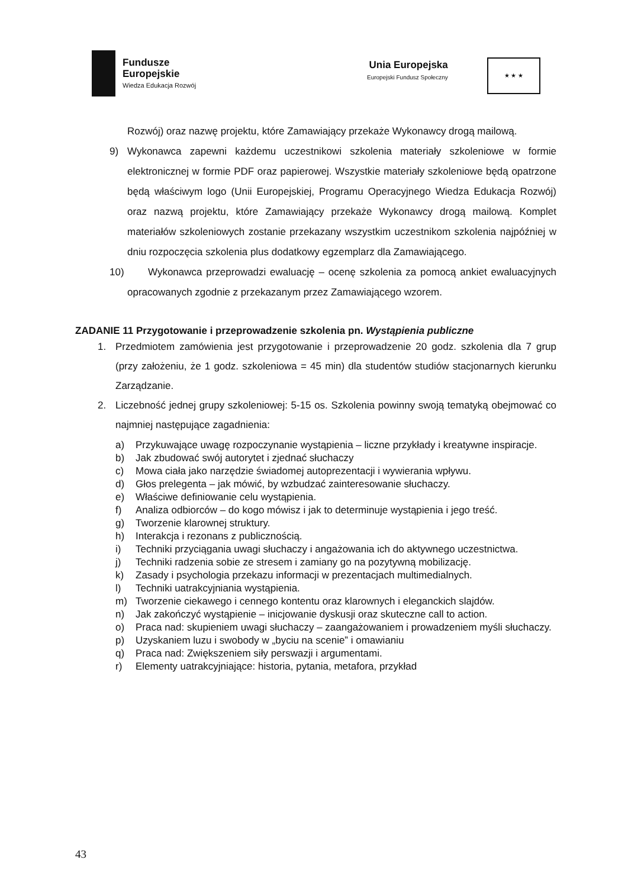Fundusze
Europejskie
Wiedza Edukacja Rozwój
Unia Europejska
Europejski Fundusz Społeczny
★ ★ ★
Rozwój) oraz nazwę projektu, które Zamawiający przekaże Wykonawcy drogą mailową.
9) Wykonawca zapewni każdemu uczestnikowi szkolenia materiały szkoleniowe w formie elektronicznej w formie PDF oraz papierowej. Wszystkie materiały szkoleniowe będą opatrzone będą właściwym logo (Unii Europejskiej, Programu Operacyjnego Wiedza Edukacja Rozwój) oraz nazwą projektu, które Zamawiający przekaże Wykonawcy drogą mailową. Komplet materiałów szkoleniowych zostanie przekazany wszystkim uczestnikom szkolenia najpóźniej w dniu rozpoczęcia szkolenia plus dodatkowy egzemplarz dla Zamawiającego.
10) Wykonawca przeprowadzi ewaluację – ocenę szkolenia za pomocą ankiet ewaluacyjnych opracowanych zgodnie z przekazanym przez Zamawiającego wzorem.
ZADANIE 11 Przygotowanie i przeprowadzenie szkolenia pn. Wystąpienia publiczne
1. Przedmiotem zamówienia jest przygotowanie i przeprowadzenie 20 godz. szkolenia dla 7 grup (przy założeniu, że 1 godz. szkoleniowa = 45 min) dla studentów studiów stacjonarnych kierunku Zarządzanie.
2. Liczebność jednej grupy szkoleniowej: 5-15 os. Szkolenia powinny swoją tematyką obejmować co najmniej następujące zagadnienia:
a) Przykuwające uwagę rozpoczynanie wystąpienia – liczne przykłady i kreatywne inspiracje.
b) Jak zbudować swój autorytet i zjednać słuchaczy
c) Mowa ciała jako narzędzie świadomej autoprezentacji i wywierania wpływu.
d) Głos prelegenta – jak mówić, by wzbudzać zainteresowanie słuchaczy.
e) Właściwe definiowanie celu wystąpienia.
f) Analiza odbiorców – do kogo mówisz i jak to determinuje wystąpienia i jego treść.
g) Tworzenie klarownej struktury.
h) Interakcja i rezonans z publicznością.
i) Techniki przyciągania uwagi słuchaczy i angażowania ich do aktywnego uczestnictwa.
j) Techniki radzenia sobie ze stresem i zamiany go na pozytywną mobilizację.
k) Zasady i psychologia przekazu informacji w prezentacjach multimedialnych.
l) Techniki uatrakcyjniania wystąpienia.
m) Tworzenie ciekawego i cennego kontentu oraz klarownych i eleganckich slajdów.
n) Jak zakończyć wystąpienie – inicjowanie dyskusji oraz skuteczne call to action.
o) Praca nad: skupieniem uwagi słuchaczy – zaangażowaniem i prowadzeniem myśli słuchaczy.
p) Uzyskaniem luzu i swobody w „byciu na scenie” i omawianiu
q) Praca nad: Zwiększeniem siły perswazji i argumentami.
r) Elementy uatrakcyjniające: historia, pytania, metafora, przykład
43